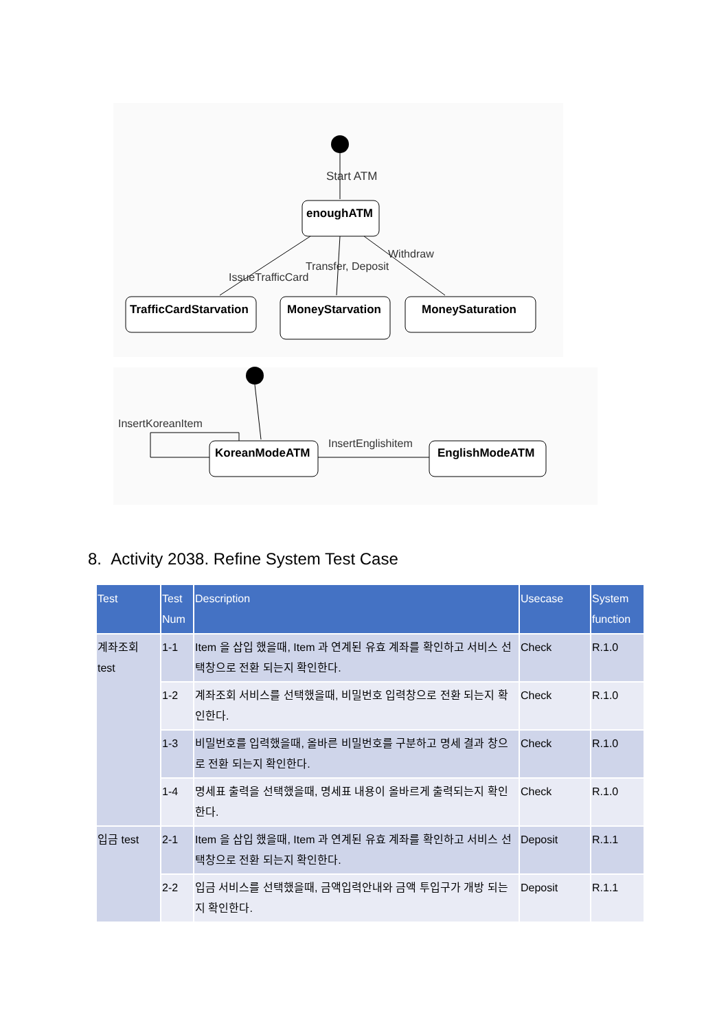Start ATM
enoughATM
Withdraw
Transfer, Deposit
IssueTrafficCard
TrafficCardStarvation
MoneyStarvation
MoneySaturation
InsertKoreanItem
KoreanModeATM
InsertEnglishitem
EnglishModeATM
8. Activity 2038. Refine System Test Case
| Test | Test Num | Description | Usecase | System function |
| --- | --- | --- | --- | --- |
| 계좌조회 test | 1-1 | Item 을 삽입 했을때, Item 과 연계된 유효 계좌를 확인하고 서비스 선택창으로 전환 되는지 확인한다. | Check | R.1.0 |
| | 1-2 | 계좌조회 서비스를 선택했을때, 비밀번호 입력창으로 전환 되는지 확인한다. | Check | R.1.0 |
| | 1-3 | 비밀번호를 입력했을때, 올바른 비밀번호를 구분하고 명세 결과 창으로 전환 되는지 확인한다. | Check | R.1.0 |
| | 1-4 | 명세표 출력을 선택했을때, 명세표 내용이 올바르게 출력되는지 확인한다. | Check | R.1.0 |
| 입금 test | 2-1 | Item 을 삽입 했을때, Item 과 연계된 유효 계좌를 확인하고 서비스 선택창으로 전환 되는지 확인한다. | Deposit | R.1.1 |
| | 2-2 | 입금 서비스를 선택했을때, 금액입력안내와 금액 투입구가 개방 되는지 확인한다. | Deposit | R.1.1 |